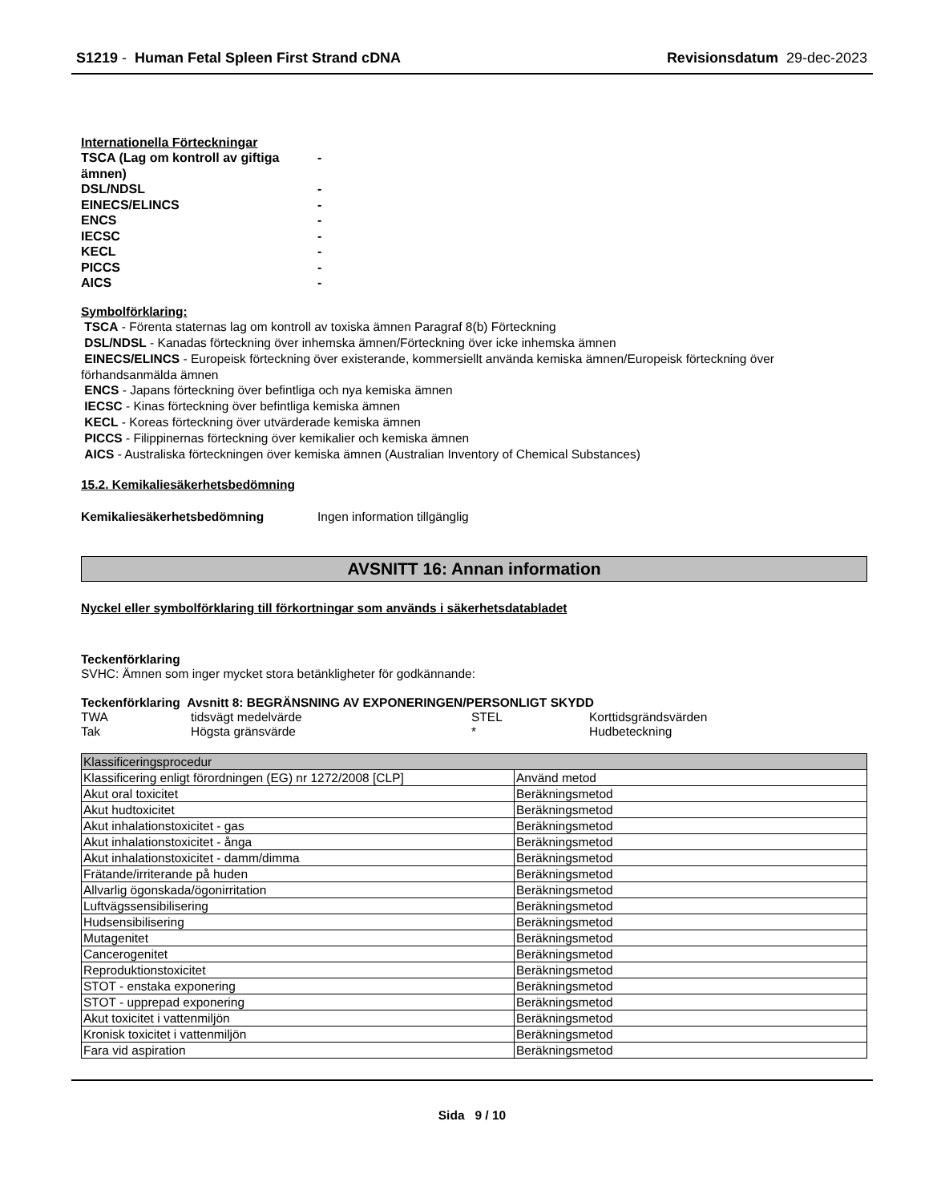S1219 - Human Fetal Spleen First Strand cDNA
Revisionsdatum 29-dec-2023
Internationella Förteckningar
TSCA (Lag om kontroll av giftiga ämnen)
-
DSL/NDSL
-
EINECS/ELINCS
-
ENCS
-
IECSC
-
KECL
-
PICCS
-
AICS
-
Symbolförklaring:
TSCA - Förenta staternas lag om kontroll av toxiska ämnen Paragraf 8(b) Förteckning
DSL/NDSL - Kanadas förteckning över inhemska ämnen/Förteckning över icke inhemska ämnen
EINECS/ELINCS - Europeisk förteckning över existerande, kommersiellt använda kemiska ämnen/Europeisk förteckning över förhandsanmälda ämnen
ENCS - Japans förteckning över befintliga och nya kemiska ämnen
IECSC - Kinas förteckning över befintliga kemiska ämnen
KECL - Koreas förteckning över utvärderade kemiska ämnen
PICCS - Filippinernas förteckning över kemikalier och kemiska ämnen
AICS - Australiska förteckningen över kemiska ämnen (Australian Inventory of Chemical Substances)
15.2. Kemikaliesäkerhetsbedömning
Kemikaliesäkerhetsbedömning Ingen information tillgänglig
AVSNITT 16: Annan information
Nyckel eller symbolförklaring till förkortningar som används i säkerhetsdatabladet
Teckenförklaring
SVHC: Ämnen som inger mycket stora betänkligheter för godkännande:
Teckenförklaring Avsnitt 8: BEGRÄNSNING AV EXPONERINGEN/PERSONLIGT SKYDD
| TWA | tidsvägt medelvärde | STEL | Korttidsgrändsvärden |
| Tak | Högsta gränsvärde | * | Hudbeteckning |
| Klassificeringsprocedur | |
| Klassificering enligt förordningen (EG) nr 1272/2008 [CLP] | Använd metod |
| Akut oral toxicitet | Beräkningsmetod |
| Akut hudtoxicitet | Beräkningsmetod |
| Akut inhalationstoxicitet - gas | Beräkningsmetod |
| Akut inhalationstoxicitet - ånga | Beräkningsmetod |
| Akut inhalationstoxicitet - damm/dimma | Beräkningsmetod |
| Frätande/irriterande på huden | Beräkningsmetod |
| Allvarlig ögonskada/ögonirritation | Beräkningsmetod |
| Luftvägssensibilisering | Beräkningsmetod |
| Hudsensibilisering | Beräkningsmetod |
| Mutagenitet | Beräkningsmetod |
| Cancerogenitet | Beräkningsmetod |
| Reproduktionstoxicitet | Beräkningsmetod |
| STOT - enstaka exponering | Beräkningsmetod |
| STOT - upprepad exponering | Beräkningsmetod |
| Akut toxicitet i vattenmiljön | Beräkningsmetod |
| Kronisk toxicitet i vattenmiljön | Beräkningsmetod |
| Fara vid aspiration | Beräkningsmetod |
Sida 9 / 10